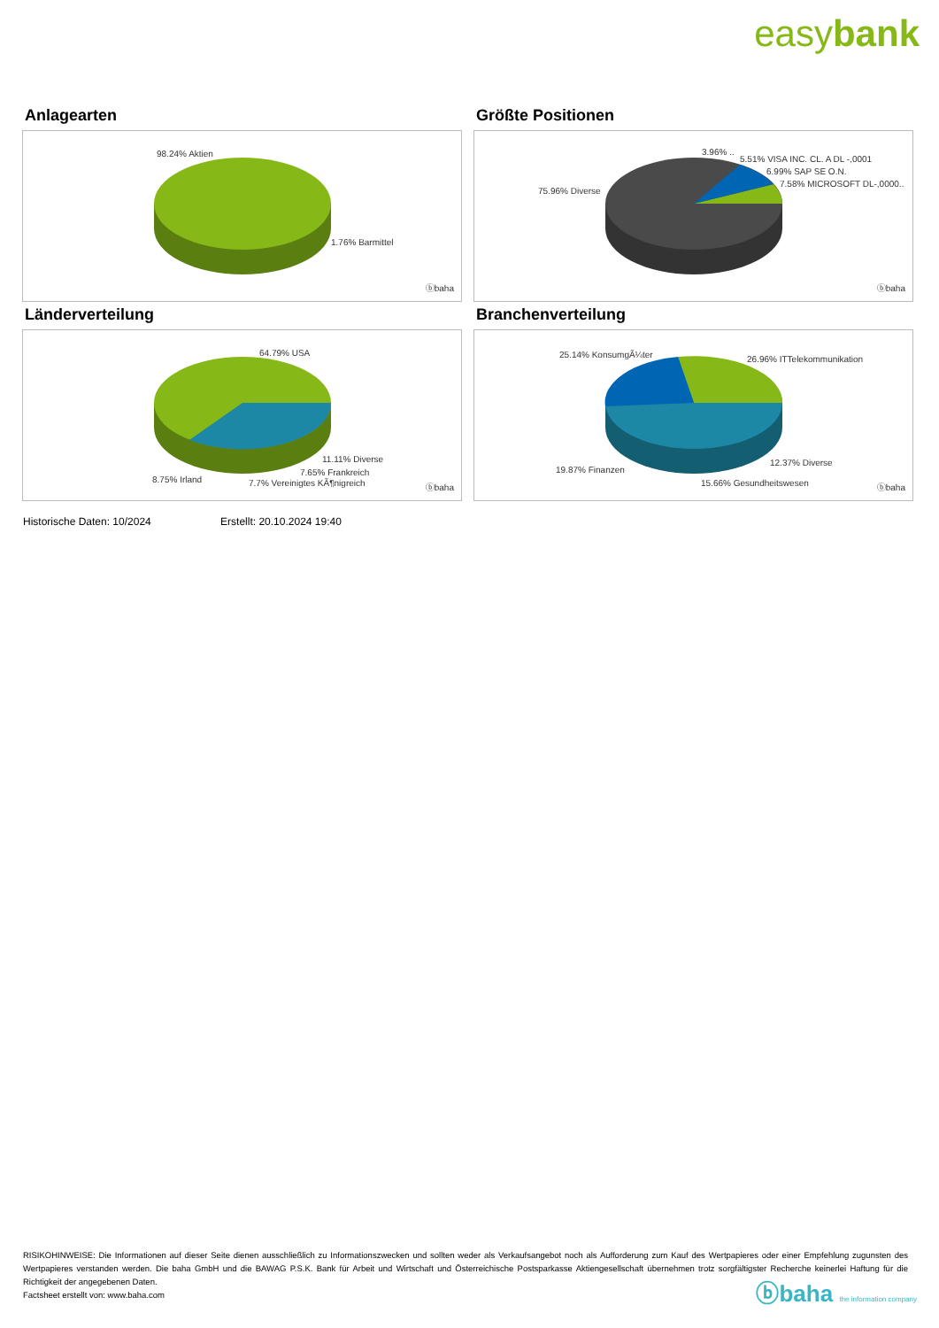easybank
Anlagearten
98.24% Aktien
1.76% Barmittel
ⓑbaha
Größte Positionen
3.96% ..
5.51% VISA INC. CL. A DL -,0001
6.99% SAP SE O.N.
7.58% MICROSOFT DL-,0000..
75.96% Diverse
ⓑbaha
Länderverteilung
64.79% USA
11.11% Diverse
7.65% Frankreich
8.75% Irland 7.7% Vereinigtes KÃ¶nigreich ⓑbaha
Branchenverteilung
25.14% KonsumgÃ¼ter 26.96% ITTelekommunikation
19.87% Finanzen
12.37% Diverse
15.66% Gesundheitswesen ⓑbaha
Historische Daten: 10/2024 Erstellt: 20.10.2024 19:40
RISIKOHINWEISE: Die Informationen auf dieser Seite dienen ausschließlich zu Informationszwecken und sollten weder als Verkaufsangebot noch als Aufforderung zum Kauf des Wertpapieres oder einer Empfehlung zugunsten des Wertpapieres verstanden werden. Die baha GmbH und die BAWAG P.S.K. Bank für Arbeit und Wirtschaft und Österreichische Postsparkasse Aktiengesellschaft übernehmen trotz sorgfältigster Recherche keinerlei Haftung für die Richtigkeit der angegebenen Daten.
Factsheet erstellt von: www.baha.com
ⓑbaha the information company